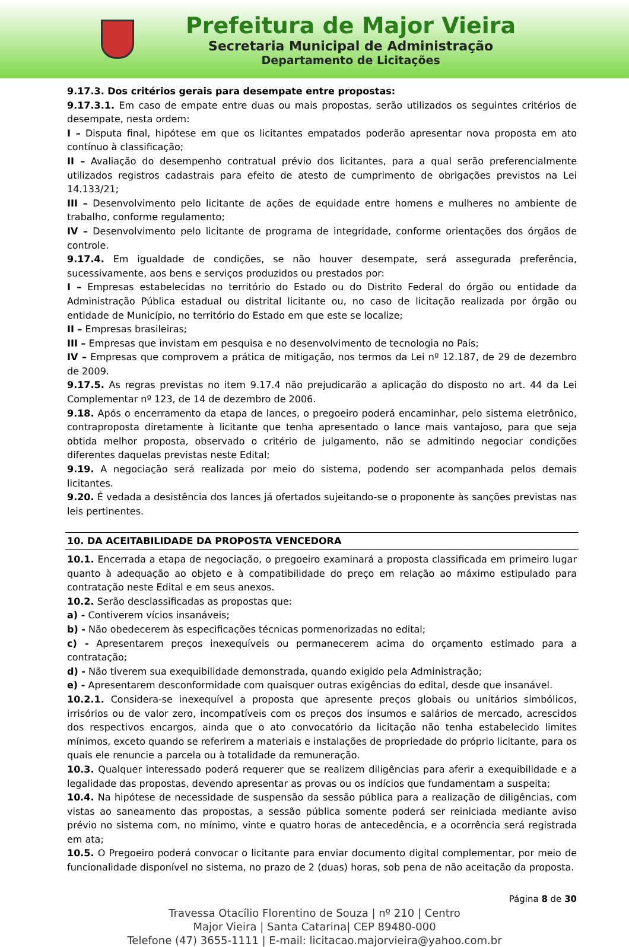Prefeitura de Major Vieira
Secretaria Municipal de Administração
Departamento de Licitações
9.17.3. Dos critérios gerais para desempate entre propostas:
9.17.3.1. Em caso de empate entre duas ou mais propostas, serão utilizados os seguintes critérios de desempate, nesta ordem:
I – Disputa final, hipótese em que os licitantes empatados poderão apresentar nova proposta em ato contínuo à classificação;
II – Avaliação do desempenho contratual prévio dos licitantes, para a qual serão preferencialmente utilizados registros cadastrais para efeito de atesto de cumprimento de obrigações previstos na Lei 14.133/21;
III – Desenvolvimento pelo licitante de ações de equidade entre homens e mulheres no ambiente de trabalho, conforme regulamento;
IV – Desenvolvimento pelo licitante de programa de integridade, conforme orientações dos órgãos de controle.
9.17.4. Em igualdade de condições, se não houver desempate, será assegurada preferência, sucessivamente, aos bens e serviços produzidos ou prestados por:
I – Empresas estabelecidas no território do Estado ou do Distrito Federal do órgão ou entidade da Administração Pública estadual ou distrital licitante ou, no caso de licitação realizada por órgão ou entidade de Município, no território do Estado em que este se localize;
II – Empresas brasileiras;
III – Empresas que invistam em pesquisa e no desenvolvimento de tecnologia no País;
IV – Empresas que comprovem a prática de mitigação, nos termos da Lei nº 12.187, de 29 de dezembro de 2009.
9.17.5. As regras previstas no item 9.17.4 não prejudicarão a aplicação do disposto no art. 44 da Lei Complementar nº 123, de 14 de dezembro de 2006.
9.18. Após o encerramento da etapa de lances, o pregoeiro poderá encaminhar, pelo sistema eletrônico, contraproposta diretamente à licitante que tenha apresentado o lance mais vantajoso, para que seja obtida melhor proposta, observado o critério de julgamento, não se admitindo negociar condições diferentes daquelas previstas neste Edital;
9.19. A negociação será realizada por meio do sistema, podendo ser acompanhada pelos demais licitantes.
9.20. É vedada a desistência dos lances já ofertados sujeitando-se o proponente às sanções previstas nas leis pertinentes.
10. DA ACEITABILIDADE DA PROPOSTA VENCEDORA
10.1. Encerrada a etapa de negociação, o pregoeiro examinará a proposta classificada em primeiro lugar quanto à adequação ao objeto e à compatibilidade do preço em relação ao máximo estipulado para contratação neste Edital e em seus anexos.
10.2. Serão desclassificadas as propostas que:
a) - Contiverem vícios insanáveis;
b) - Não obedecerem às especificações técnicas pormenorizadas no edital;
c) - Apresentarem preços inexequíveis ou permanecerem acima do orçamento estimado para a contratação;
d) - Não tiverem sua exequibilidade demonstrada, quando exigido pela Administração;
e) - Apresentarem desconformidade com quaisquer outras exigências do edital, desde que insanável.
10.2.1. Considera-se inexequível a proposta que apresente preços globais ou unitários simbólicos, irrisórios ou de valor zero, incompatíveis com os preços dos insumos e salários de mercado, acrescidos dos respectivos encargos, ainda que o ato convocatório da licitação não tenha estabelecido limites mínimos, exceto quando se referirem a materiais e instalações de propriedade do próprio licitante, para os quais ele renuncie a parcela ou à totalidade da remuneração.
10.3. Qualquer interessado poderá requerer que se realizem diligências para aferir a exequibilidade e a legalidade das propostas, devendo apresentar as provas ou os indícios que fundamentam a suspeita;
10.4. Na hipótese de necessidade de suspensão da sessão pública para a realização de diligências, com vistas ao saneamento das propostas, a sessão pública somente poderá ser reiniciada mediante aviso prévio no sistema com, no mínimo, vinte e quatro horas de antecedência, e a ocorrência será registrada em ata;
10.5. O Pregoeiro poderá convocar o licitante para enviar documento digital complementar, por meio de funcionalidade disponível no sistema, no prazo de 2 (duas) horas, sob pena de não aceitação da proposta.
Página 8 de 30
Travessa Otacílio Florentino de Souza | nº 210 | Centro
Major Vieira | Santa Catarina| CEP 89480-000
Telefone (47) 3655-1111 | E-mail: licitacao.majorvieira@yahoo.com.br